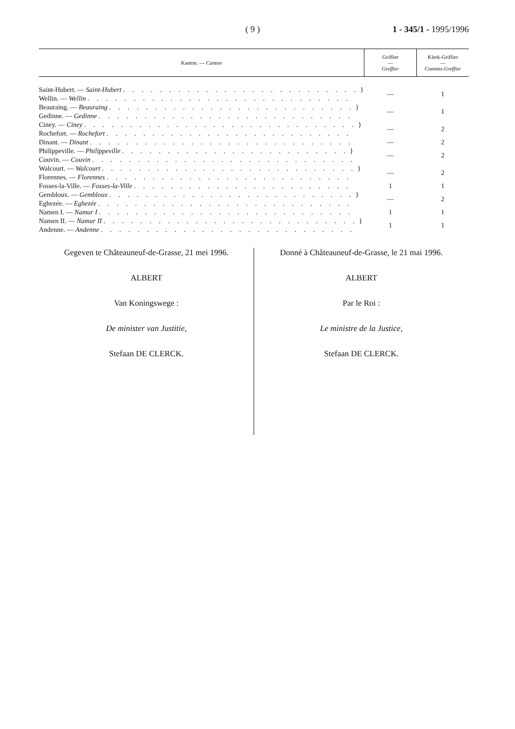( 9 ) 1 - 345/1 - 1995/1996
| Kanton. — Canton | Griffier — Greffier | Klerk-Griffier — Commis-Greffier |
| --- | --- | --- |
| Saint-Hubert. — Saint-Hubert . . . . . . . . . . . . . . . . . . . . . . . . . . } Wellin. — Wellin . . . . . . . . . . . . . . . . . . . . . . . . . . . . . | — | 1 |
| Beauraing. — Beauraing . . . . . . . . . . . . . . . . . . . . . . . . . . . } Gedinne. — Gedinne . . . . . . . . . . . . . . . . . . . . . . . . . . . . | — | 1 |
| Ciney. — Ciney . . . . . . . . . . . . . . . . . . . . . . . . . . . . . . } Rochefort. — Rochefort . . . . . . . . . . . . . . . . . . . . . . . . . . . | — | 2 |
| Dinant. — Dinant . . . . . . . . . . . . . . . . . . . . . . . . . . . . . | — | 2 |
| Philippeville. — Philippeville . . . . . . . . . . . . . . . . . . . . . . . . . } Couvin. — Couvin . . . . . . . . . . . . . . . . . . . . . . . . . . . . . | — | 2 |
| Walcourt. — Walcourt . . . . . . . . . . . . . . . . . . . . . . . . . . . . } Florennes. — Florennes . . . . . . . . . . . . . . . . . . . . . . . . . . . | — | 2 |
| Fosses-la-Ville. — Fosses-la-Ville . . . . . . . . . . . . . . . . . . . . . . . . | 1 | 1 |
| Gembloux. — Gembloux . . . . . . . . . . . . . . . . . . . . . . . . . . . } Eghezée. — Eghezée . . . . . . . . . . . . . . . . . . . . . . . . . . . . | — | 2 |
| Namen I. — Namur I . . . . . . . . . . . . . . . . . . . . . . . . . . . . | 1 | 1 |
| Namen II. — Namur II . . . . . . . . . . . . . . . . . . . . . . . . . . . . } Andenne. — Andenne . . . . . . . . . . . . . . . . . . . . . . . . . . . . | 1 | 1 |
Gegeven te Châteauneuf-de-Grasse, 21 mei 1996.
ALBERT
Van Koningswege :
De minister van Justitie,
Stefaan DE CLERCK.
Donné à Châteauneuf-de-Grasse, le 21 mai 1996.
ALBERT
Par le Roi :
Le ministre de la Justice,
Stefaan DE CLERCK.